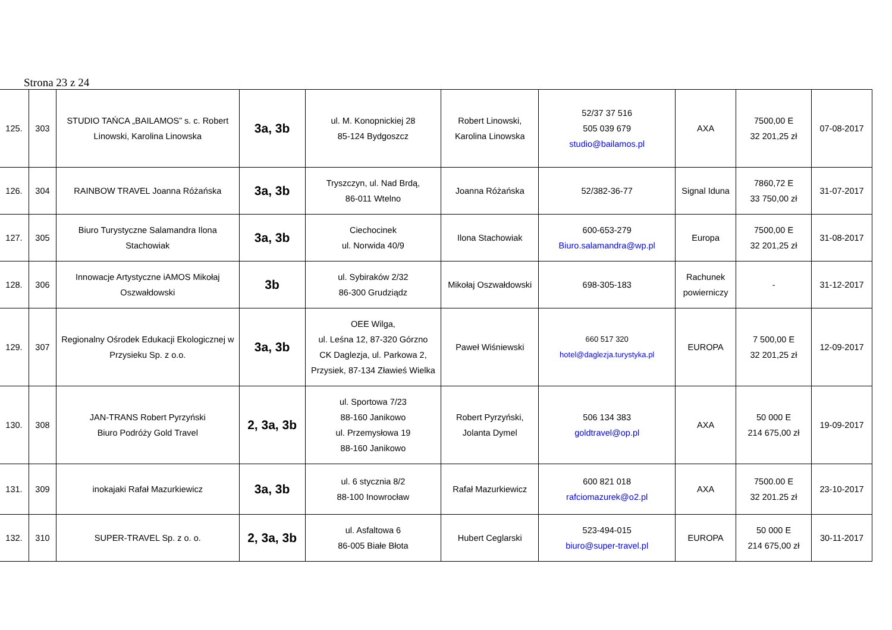Strona 23 z 24
| 125. | 303 | STUDIO TAŃCA „BAILAMOS” s. c. Robert Linowski, Karolina Linowska | 3a, 3b | ul. M. Konopnickiej 28 85-124 Bydgoszcz | Robert Linowski, Karolina Linowska | 52/37 37 516 505 039 679 studio@bailamos.pl | AXA | 7500,00 E 32 201,25 zł | 07-08-2017 |
| 126. | 304 | RAINBOW TRAVEL Joanna Różańska | 3a, 3b | Tryszczyn, ul. Nad Brdą, 86-011 Wtelno | Joanna Różańska | 52/382-36-77 | Signal Iduna | 7860,72 E 33 750,00 zł | 31-07-2017 |
| 127. | 305 | Biuro Turystyczne Salamandra Ilona Stachowiak | 3a, 3b | Ciechocinek ul. Norwida 40/9 | Ilona Stachowiak | 600-653-279 Biuro.salamandra@wp.pl | Europa | 7500,00 E 32 201,25 zł | 31-08-2017 |
| 128. | 306 | Innowacje Artystyczne iAMOS Mikołaj Oszwałdowski | 3b | ul. Sybiraków 2/32 86-300 Grudziądz | Mikołaj Oszwałdowski | 698-305-183 | Rachunek powierniczy | - | 31-12-2017 |
| 129. | 307 | Regionalny Ośrodek Edukacji Ekologicznej w Przysieku Sp. z o.o. | 3a, 3b | OEE Wilga, ul. Leśna 12, 87-320 Górzno CK Daglezja, ul. Parkowa 2, Przysiek, 87-134 Zławieś Wielka | Paweł Wiśniewski | 660 517 320 hotel@daglezja.turystyka.pl | EUROPA | 7 500,00 E 32 201,25 zł | 12-09-2017 |
| 130. | 308 | JAN-TRANS Robert Pyrzyński Biuro Podróży Gold Travel | 2, 3a, 3b | ul. Sportowa 7/23 88-160 Janikowo ul. Przemysłowa 19 88-160 Janikowo | Robert Pyrzyński, Jolanta Dymel | 506 134 383 goldtravel@op.pl | AXA | 50 000 E 214 675,00 zł | 19-09-2017 |
| 131. | 309 | inokajaki Rafał Mazurkiewicz | 3a, 3b | ul. 6 stycznia 8/2 88-100 Inowrocław | Rafał Mazurkiewicz | 600 821 018 rafciomazurek@o2.pl | AXA | 7500.00 E 32 201.25 zł | 23-10-2017 |
| 132. | 310 | SUPER-TRAVEL Sp. z o. o. | 2, 3a, 3b | ul. Asfaltowa 6 86-005 Białe Błota | Hubert Ceglarski | 523-494-015 biuro@super-travel.pl | EUROPA | 50 000 E 214 675,00 zł | 30-11-2017 |